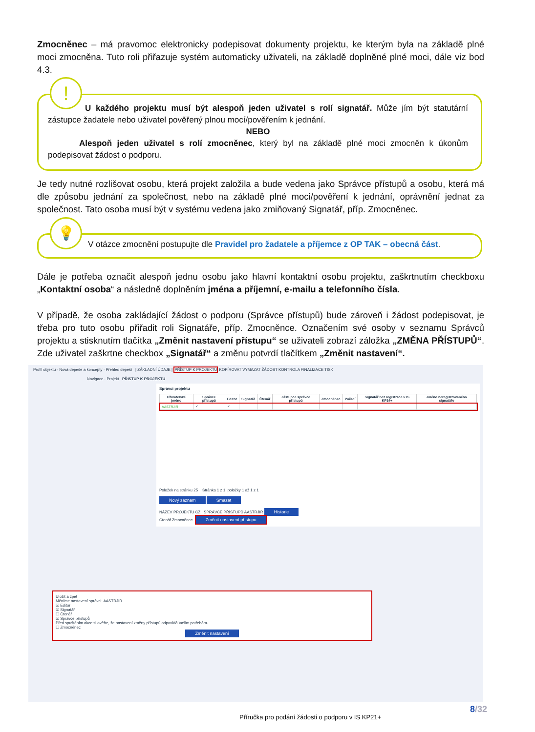Zmocněnec – má pravomoc elektronicky podepisovat dokumenty projektu, ke kterým byla na základě plné moci zmocněna. Tuto roli přiřazuje systém automaticky uživateli, na základě doplněné plné moci, dále viz bod 4.3.
!
U každého projektu musí být alespoň jeden uživatel s rolí signatář. Může jím být statutární zástupce žadatele nebo uživatel pověřený plnou mocí/pověřením k jednání.
NEBO
Alespoň jeden uživatel s rolí zmocněnec, který byl na základě plné moci zmocněn k úkonům podepisovat žádost o podporu.
Je tedy nutné rozlišovat osobu, která projekt založila a bude vedena jako Správce přístupů a osobu, která má dle způsobu jednání za společnost, nebo na základě plné moci/pověření k jednání, oprávnění jednat za společnost. Tato osoba musí být v systému vedena jako zmiňovaný Signatář, příp. Zmocněnec.
💡
V otázce zmocnění postupujte dle Pravidel pro žadatele a příjemce z OP TAK – obecná část.
Dále je potřeba označit alespoň jednu osobu jako hlavní kontaktní osobu projektu, zaškrtnutím checkboxu „Kontaktní osoba“ a následně doplněním jména a příjemní, e-mailu a telefonního čísla.
V případě, že osoba zakládající žádost o podporu (Správce přístupů) bude zároveň i žádost podepisovat, je třeba pro tuto osobu přiřadit roli Signatáře, příp. Zmocněnce. Označením své osoby v seznamu Správců projektu a stisknutím tlačítka „Změnit nastavení přístupu“ se uživateli zobrazí záložka „ZMĚNA PŘÍSTUPŮ“. Zde uživatel zaškrtne checkbox „Signatář“ a změnu potvrdí tlačítkem „Změnit nastavení“.
Profil objektu · Nová depeše a koncepty · Přehled depeší | ZÁKLADNÍ ÚDAJE | PŘÍSTUP K PROJEKTU KOPÍROVAT VYMAZAT ŽÁDOST KONTROLA FINALIZACE TISK
Navigace · Projekt PŘÍSTUP K PROJEKTU
Správci projektu
| Uživatelské jméno | Správce přístupů | Editor | Signatář | Čtenář | Zástupce správce přístupů | Zmocněnec | Pořadí | Signatář bez registrace v IS KP14+ | Jméno neregistrovaného signatáře |
| --- | --- | --- | --- | --- | --- | --- | --- | --- | --- |
| AASTRJIR | ✓ | ✓ | | | | | | | |
Položek na stránku 25 Stránka 1 z 1, položky 1 až 1 z 1
Nový záznam Smazat
NÁZEV PROJEKTU CZ SPRÁVCE PŘÍSTUPŮ AASTRJIR Historie
Čtenář Zmocněnec Změnit nastavení přístupu
Uložit a zpět
Měníme nastavení správci: AASTRJIR
☑ Editor
☑ Signatář
☐ Čtenář
☑ Správce přístupů
Před spuštěním akce si ověřte, že nastavení změny přístupů odpovídá Vašim potřebám.
☐ Zmocněnec
Změnit nastavení
8/32
Příručka pro podání žádosti o podporu v IS KP21+